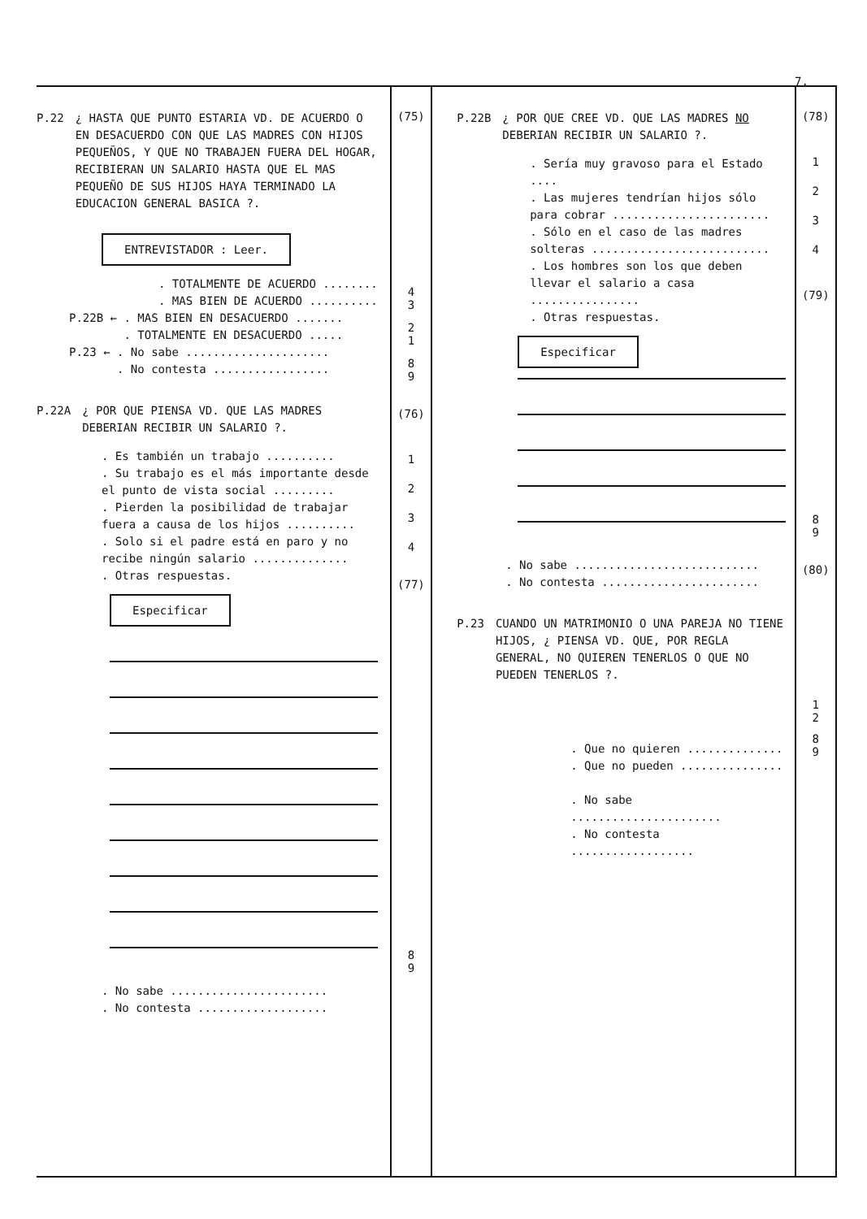7.
P.22 ¿ HASTA QUE PUNTO ESTARIA VD. DE ACUERDO O EN DESACUERDO CON QUE LAS MADRES CON HIJOS PEQUEÑOS, Y QUE NO TRABAJEN FUERA DEL HOGAR, RECIBIERAN UN SALARIO HASTA QUE EL MAS PEQUEÑO DE SUS HIJOS HAYA TERMINADO LA EDUCACION GENERAL BASICA ?.
ENTREVISTADOR : Leer.
. TOTALMENTE DE ACUERDO ........
. MAS BIEN DE ACUERDO ..........
P.22B ← . MAS BIEN EN DESACUERDO .......
. TOTALMENTE EN DESACUERDO .....
P.23 ← . No sabe .....................
. No contesta .................
P.22A ¿ POR QUE PIENSA VD. QUE LAS MADRES DEBERIAN RECIBIR UN SALARIO ?.
. Es también un trabajo ..........
. Su trabajo es el más importante desde el punto de vista social .........
. Pierden la posibilidad de trabajar fuera a causa de los hijos ..........
. Solo si el padre está en paro y no recibe ningún salario ..............
. Otras respuestas.
Especificar
. No sabe .......................
. No contesta ...................
(75)
4
3
2
1
8
9
(76)
1
2
3
4
(77)
8
9
P.22B ¿ POR QUE CREE VD. QUE LAS MADRES NO DEBERIAN RECIBIR UN SALARIO ?.
. Sería muy gravoso para el Estado ....
. Las mujeres tendrían hijos sólo para cobrar .......................
. Sólo en el caso de las madres solteras ..........................
. Los hombres son los que deben llevar el salario a casa ................
. Otras respuestas.
Especificar
. No sabe ...........................
. No contesta .......................
P.23 CUANDO UN MATRIMONIO O UNA PAREJA NO TIENE HIJOS, ¿ PIENSA VD. QUE, POR REGLA GENERAL, NO QUIEREN TENERLOS O QUE NO PUEDEN TENERLOS ?.
. Que no quieren ..............
. Que no pueden ...............
. No sabe ......................
. No contesta ..................
(78)
1
2
3
4
(79)
8
9
(80)
1
2
8
9